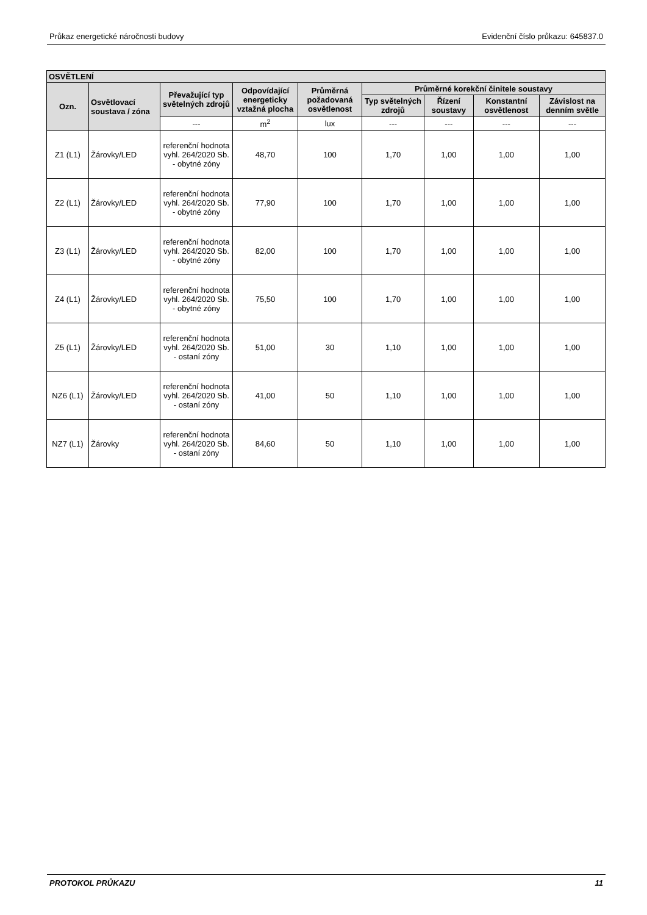Průkaz energetické náročnosti budovy Evidenční číslo průkazu: 645837.0
| OSVĚTLENÍ | | | | | | | | |
| --- | --- | --- | --- | --- | --- | --- | --- | --- |
| Ozn. | Osvětlovací soustava / zóna | Převažující typ světelných zdrojů | Odpovídající energeticky vztažná plocha | Průměrná požadovaná osvětlenost | Průměrné korekční činitele soustavy | | | |
| | | | | | Typ světelných zdrojů | Řízení soustavy | Konstantní osvětlenost | Závislost na denním světle |
| | | --- | m<sup>2</sup> | lux | --- | --- | --- | --- |
| Z1 (L1) | Žárovky/LED | referenční hodnota vyhl. 264/2020 Sb. - obytné zóny | 48,70 | 100 | 1,70 | 1,00 | 1,00 | 1,00 |
| Z2 (L1) | Žárovky/LED | referenční hodnota vyhl. 264/2020 Sb. - obytné zóny | 77,90 | 100 | 1,70 | 1,00 | 1,00 | 1,00 |
| Z3 (L1) | Žárovky/LED | referenční hodnota vyhl. 264/2020 Sb. - obytné zóny | 82,00 | 100 | 1,70 | 1,00 | 1,00 | 1,00 |
| Z4 (L1) | Žárovky/LED | referenční hodnota vyhl. 264/2020 Sb. - obytné zóny | 75,50 | 100 | 1,70 | 1,00 | 1,00 | 1,00 |
| Z5 (L1) | Žárovky/LED | referenční hodnota vyhl. 264/2020 Sb. - ostaní zóny | 51,00 | 30 | 1,10 | 1,00 | 1,00 | 1,00 |
| NZ6 (L1) | Žárovky/LED | referenční hodnota vyhl. 264/2020 Sb. - ostaní zóny | 41,00 | 50 | 1,10 | 1,00 | 1,00 | 1,00 |
| NZ7 (L1) | Žárovky | referenční hodnota vyhl. 264/2020 Sb. - ostaní zóny | 84,60 | 50 | 1,10 | 1,00 | 1,00 | 1,00 |
PROTOKOL PRŮKAZU 11